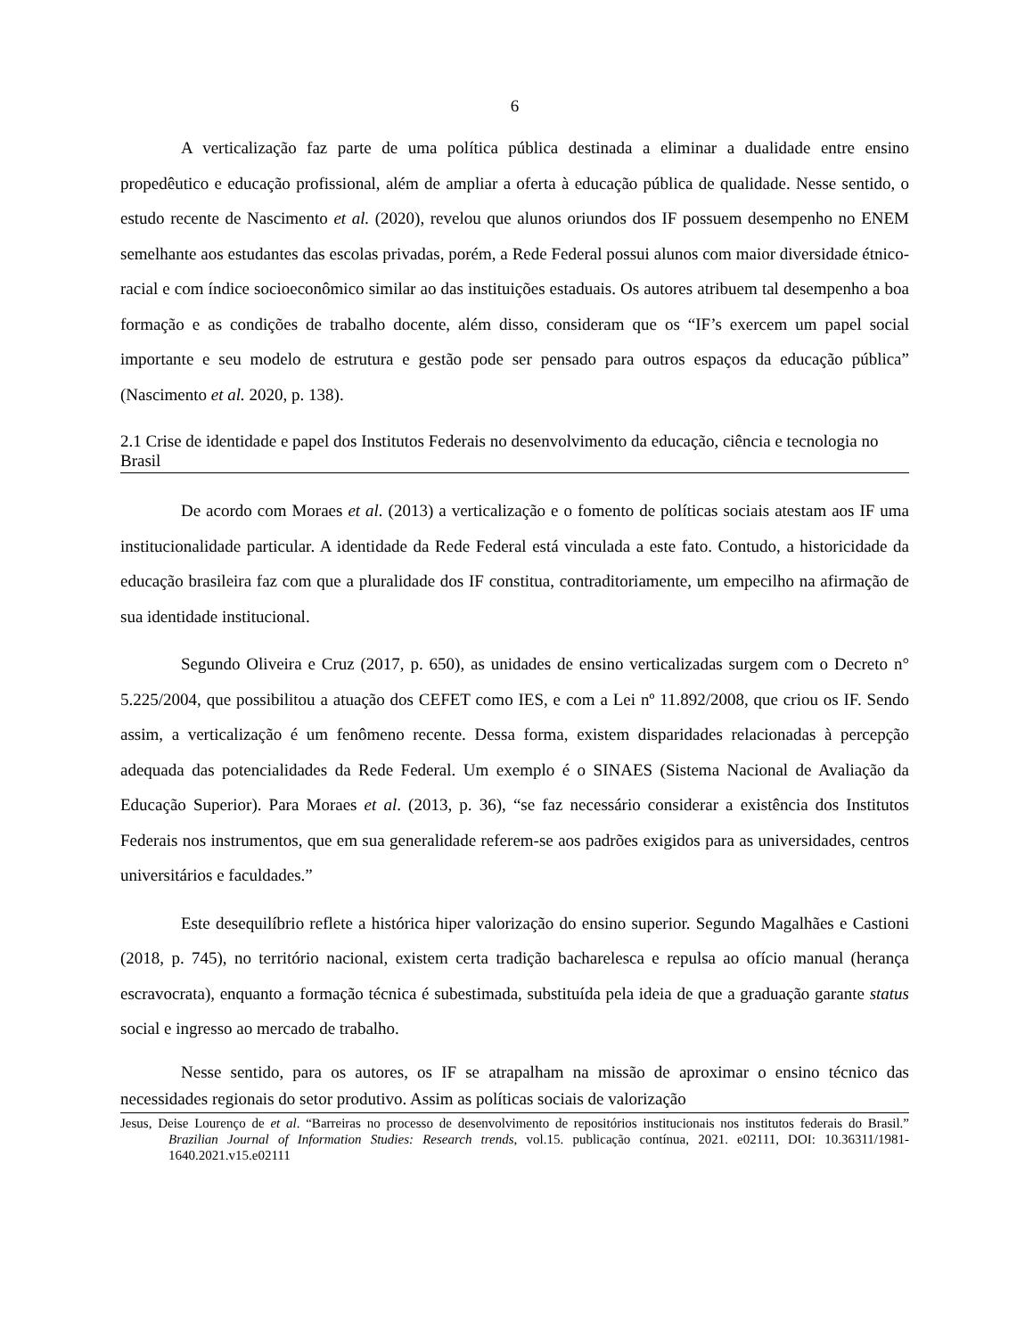6
A verticalização faz parte de uma política pública destinada a eliminar a dualidade entre ensino propedêutico e educação profissional, além de ampliar a oferta à educação pública de qualidade. Nesse sentido, o estudo recente de Nascimento et al. (2020), revelou que alunos oriundos dos IF possuem desempenho no ENEM semelhante aos estudantes das escolas privadas, porém, a Rede Federal possui alunos com maior diversidade étnico-racial e com índice socioeconômico similar ao das instituições estaduais. Os autores atribuem tal desempenho a boa formação e as condições de trabalho docente, além disso, consideram que os “IF’s exercem um papel social importante e seu modelo de estrutura e gestão pode ser pensado para outros espaços da educação pública” (Nascimento et al. 2020, p. 138).
2.1 Crise de identidade e papel dos Institutos Federais no desenvolvimento da educação, ciência e tecnologia no Brasil
De acordo com Moraes et al. (2013) a verticalização e o fomento de políticas sociais atestam aos IF uma institucionalidade particular. A identidade da Rede Federal está vinculada a este fato. Contudo, a historicidade da educação brasileira faz com que a pluralidade dos IF constitua, contraditoriamente, um empecilho na afirmação de sua identidade institucional.
Segundo Oliveira e Cruz (2017, p. 650), as unidades de ensino verticalizadas surgem com o Decreto n° 5.225/2004, que possibilitou a atuação dos CEFET como IES, e com a Lei nº 11.892/2008, que criou os IF. Sendo assim, a verticalização é um fenômeno recente. Dessa forma, existem disparidades relacionadas à percepção adequada das potencialidades da Rede Federal. Um exemplo é o SINAES (Sistema Nacional de Avaliação da Educação Superior). Para Moraes et al. (2013, p. 36), “se faz necessário considerar a existência dos Institutos Federais nos instrumentos, que em sua generalidade referem-se aos padrões exigidos para as universidades, centros universitários e faculdades.”
Este desequilíbrio reflete a histórica hiper valorização do ensino superior. Segundo Magalhães e Castioni (2018, p. 745), no território nacional, existem certa tradição bacharelesca e repulsa ao ofício manual (herança escravocrata), enquanto a formação técnica é subestimada, substituída pela ideia de que a graduação garante status social e ingresso ao mercado de trabalho.
Nesse sentido, para os autores, os IF se atrapalham na missão de aproximar o ensino técnico das necessidades regionais do setor produtivo. Assim as políticas sociais de valorização
Jesus, Deise Lourenço de et al. “Barreiras no processo de desenvolvimento de repositórios institucionais nos institutos federais do Brasil.” Brazilian Journal of Information Studies: Research trends, vol.15. publicação contínua, 2021. e02111, DOI: 10.36311/1981-1640.2021.v15.e02111